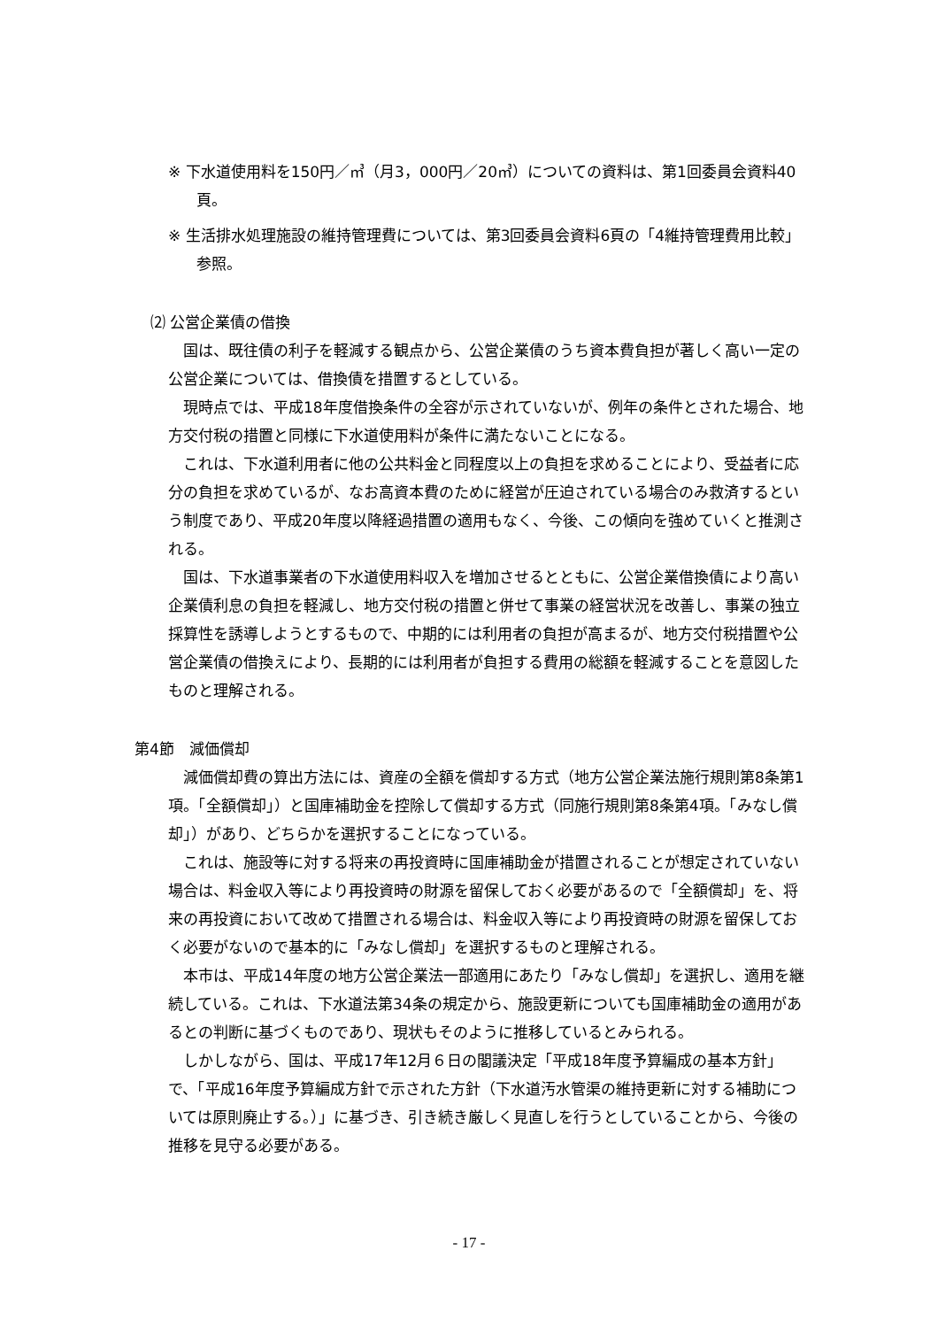※ 下水道使用料を150円／㎥（月3，000円／20㎥）についての資料は、第1回委員会資料40頁。
※ 生活排水処理施設の維持管理費については、第3回委員会資料6頁の「4維持管理費用比較」参照。
⑵ 公営企業債の借換
国は、既往債の利子を軽減する観点から、公営企業債のうち資本費負担が著しく高い一定の公営企業については、借換債を措置するとしている。
現時点では、平成18年度借換条件の全容が示されていないが、例年の条件とされた場合、地方交付税の措置と同様に下水道使用料が条件に満たないことになる。
これは、下水道利用者に他の公共料金と同程度以上の負担を求めることにより、受益者に応分の負担を求めているが、なお高資本費のために経営が圧迫されている場合のみ救済するという制度であり、平成20年度以降経過措置の適用もなく、今後、この傾向を強めていくと推測される。
国は、下水道事業者の下水道使用料収入を増加させるとともに、公営企業借換債により高い企業債利息の負担を軽減し、地方交付税の措置と併せて事業の経営状況を改善し、事業の独立採算性を誘導しようとするもので、中期的には利用者の負担が高まるが、地方交付税措置や公営企業債の借換えにより、長期的には利用者が負担する費用の総額を軽減することを意図したものと理解される。
第4節　減価償却
減価償却費の算出方法には、資産の全額を償却する方式（地方公営企業法施行規則第8条第1項。「全額償却」）と国庫補助金を控除して償却する方式（同施行規則第8条第4項。「みなし償却」）があり、どちらかを選択することになっている。
これは、施設等に対する将来の再投資時に国庫補助金が措置されることが想定されていない場合は、料金収入等により再投資時の財源を留保しておく必要があるので「全額償却」を、将来の再投資において改めて措置される場合は、料金収入等により再投資時の財源を留保しておく必要がないので基本的に「みなし償却」を選択するものと理解される。
本市は、平成14年度の地方公営企業法一部適用にあたり「みなし償却」を選択し、適用を継続している。これは、下水道法第34条の規定から、施設更新についても国庫補助金の適用があるとの判断に基づくものであり、現状もそのように推移しているとみられる。
しかしながら、国は、平成17年12月６日の閣議決定「平成18年度予算編成の基本方針」で、「平成16年度予算編成方針で示された方針（下水道汚水管渠の維持更新に対する補助については原則廃止する。）」に基づき、引き続き厳しく見直しを行うとしていることから、今後の推移を見守る必要がある。
- 17 -